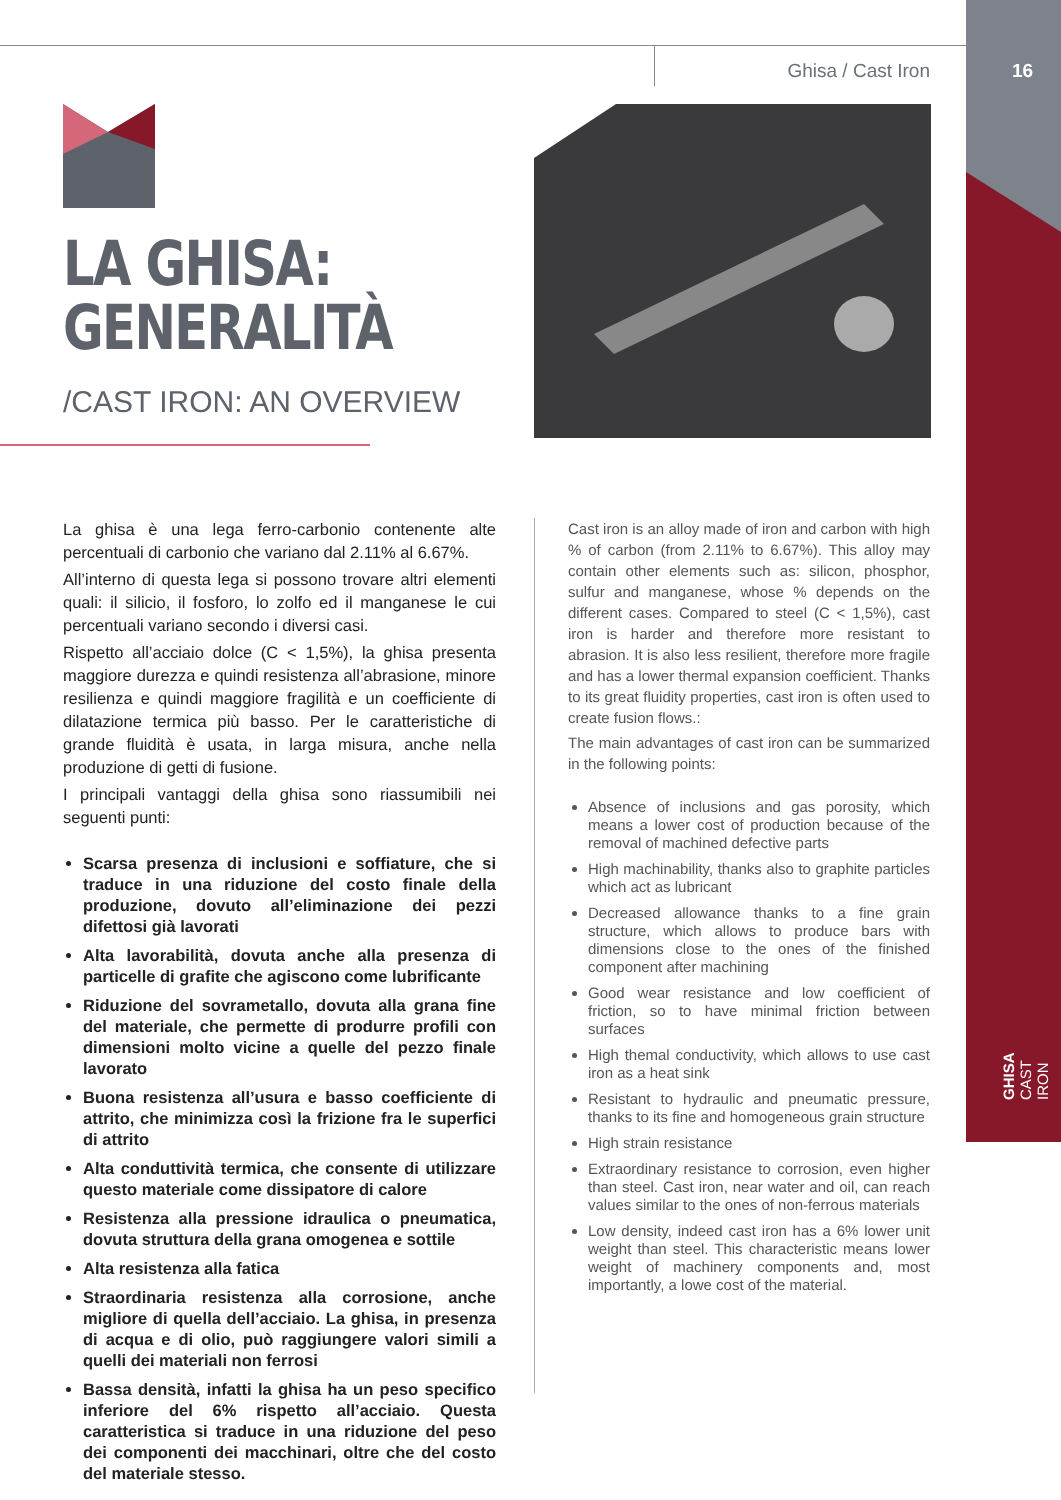Ghisa / Cast Iron
16
LA GHISA:
GENERALITÀ
/CAST IRON: AN OVERVIEW
La ghisa è una lega ferro-carbonio contenente alte percentuali di carbonio che variano dal 2.11% al 6.67%.
All’interno di questa lega si possono trovare altri elementi quali: il silicio, il fosforo, lo zolfo ed il manganese le cui percentuali variano secondo i diversi casi.
Rispetto all’acciaio dolce (C < 1,5%), la ghisa presenta maggiore durezza e quindi resistenza all’abrasione, minore resilienza e quindi maggiore fragilità e un coefficiente di dilatazione termica più basso. Per le caratteristiche di grande fluidità è usata, in larga misura, anche nella produzione di getti di fusione.
I principali vantaggi della ghisa sono riassumibili nei seguenti punti:
Scarsa presenza di inclusioni e soffiature, che si traduce in una riduzione del costo finale della produzione, dovuto all’eliminazione dei pezzi difettosi già lavorati
Alta lavorabilità, dovuta anche alla presenza di particelle di grafite che agiscono come lubrificante
Riduzione del sovrametallo, dovuta alla grana fine del materiale, che permette di produrre profili con dimensioni molto vicine a quelle del pezzo finale lavorato
Buona resistenza all’usura e basso coefficiente di attrito, che minimizza così la frizione fra le superfici di attrito
Alta conduttività termica, che consente di utilizzare questo materiale come dissipatore di calore
Resistenza alla pressione idraulica o pneumatica, dovuta struttura della grana omogenea e sottile
Alta resistenza alla fatica
Straordinaria resistenza alla corrosione, anche migliore di quella dell’acciaio. La ghisa, in presenza di acqua e di olio, può raggiungere valori simili a quelli dei materiali non ferrosi
Bassa densità, infatti la ghisa ha un peso specifico inferiore del 6% rispetto all’acciaio. Questa caratteristica si traduce in una riduzione del peso dei componenti dei macchinari, oltre che del costo del materiale stesso.
Cast iron is an alloy made of iron and carbon with high % of carbon (from 2.11% to 6.67%). This alloy may contain other elements such as: silicon, phosphor, sulfur and manganese, whose % depends on the different cases. Compared to steel (C < 1,5%), cast iron is harder and therefore more resistant to abrasion. It is also less resilient, therefore more fragile and has a lower thermal expansion coefficient. Thanks to its great fluidity properties, cast iron is often used to create fusion flows.:
The main advantages of cast iron can be summarized in the following points:
Absence of inclusions and gas porosity, which means a lower cost of production because of the removal of machined defective parts
High machinability, thanks also to graphite particles which act as lubricant
Decreased allowance thanks to a fine grain structure, which allows to produce bars with dimensions close to the ones of the finished component after machining
Good wear resistance and low coefficient of friction, so to have minimal friction between surfaces
High themal conductivity, which allows to use cast iron as a heat sink
Resistant to hydraulic and pneumatic pressure, thanks to its fine and homogeneous grain structure
High strain resistance
Extraordinary resistance to corrosion, even higher than steel. Cast iron, near water and oil, can reach values similar to the ones of non-ferrous materials
Low density, indeed cast iron has a 6% lower unit weight than steel. This characteristic means lower weight of machinery components and, most importantly, a lowe cost of the material.
GHISA CAST IRON